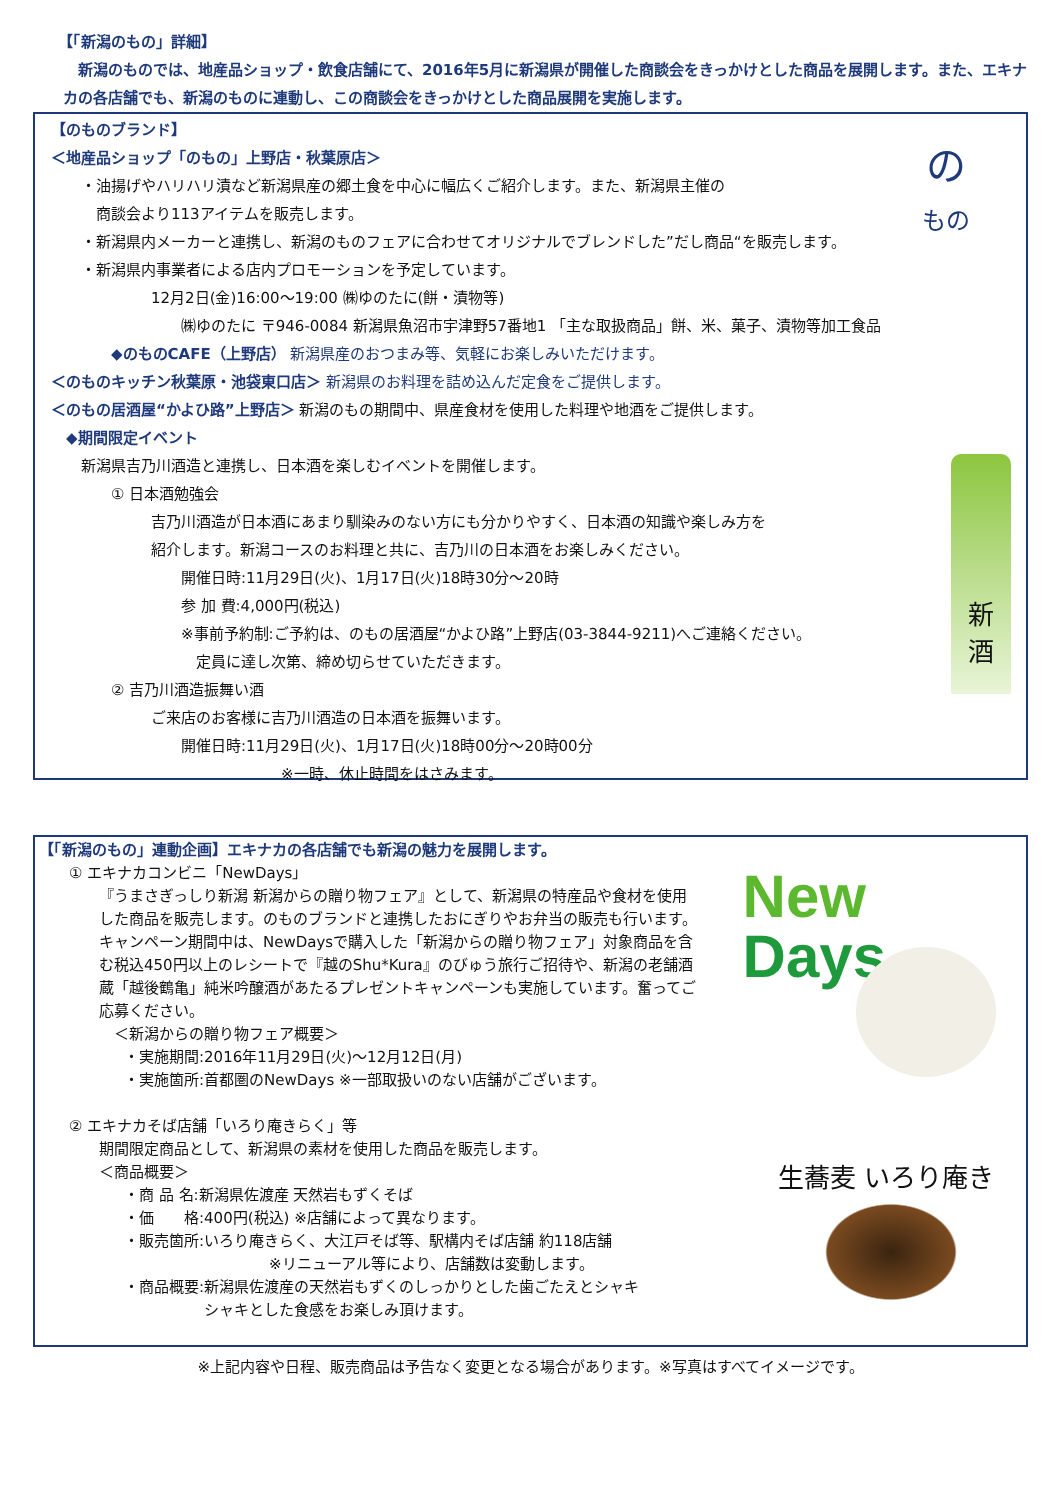【「新潟のもの」詳細】
　新潟のものでは、地産品ショップ・飲食店舗にて、2016年5月に新潟県が開催した商談会をきっかけとした商品を展開します。また、エキナカの各店舗でも、新潟のものに連動し、この商談会をきっかけとした商品展開を実施します。
の
もの
新
酒
【のものブランド】
＜地産品ショップ「のもの」上野店・秋葉原店＞
・油揚げやハリハリ漬など新潟県産の郷土食を中心に幅広くご紹介します。また、新潟県主催の
　商談会より113アイテムを販売します。
・新潟県内メーカーと連携し、新潟のものフェアに合わせてオリジナルでブレンドした”だし商品“を販売します。
・新潟県内事業者による店内プロモーションを予定しています。
12月2日(金)16:00～19:00 ㈱ゆのたに(餅・漬物等)
㈱ゆのたに 〒946-0084 新潟県魚沼市宇津野57番地1 「主な取扱商品」餅、米、菓子、漬物等加工食品
◆のものCAFE（上野店） 新潟県産のおつまみ等、気軽にお楽しみいただけます。
＜のものキッチン秋葉原・池袋東口店＞ 新潟県のお料理を詰め込んだ定食をご提供します。
＜のもの居酒屋“かよひ路”上野店＞ 新潟のもの期間中、県産食材を使用した料理や地酒をご提供します。
◆期間限定イベント
新潟県吉乃川酒造と連携し、日本酒を楽しむイベントを開催します。
① 日本酒勉強会
吉乃川酒造が日本酒にあまり馴染みのない方にも分かりやすく、日本酒の知識や楽しみ方を
紹介します。新潟コースのお料理と共に、吉乃川の日本酒をお楽しみください。
開催日時:11月29日(火)、1月17日(火)18時30分～20時
参 加 費:4,000円(税込)
※事前予約制:ご予約は、のもの居酒屋“かよひ路”上野店(03-3844-9211)へご連絡ください。
　定員に達し次第、締め切らせていただきます。
② 吉乃川酒造振舞い酒
ご来店のお客様に吉乃川酒造の日本酒を振舞います。
開催日時:11月29日(火)、1月17日(火)18時00分～20時00分
※一時、休止時間をはさみます。
New
Days
生蕎麦 いろり庵きらく
【「新潟のもの」連動企画】エキナカの各店舗でも新潟の魅力を展開します。
① エキナカコンビニ「NewDays」
『うまさぎっしり新潟 新潟からの贈り物フェア』として、新潟県の特産品や食材を使用した商品を販売します。のものブランドと連携したおにぎりやお弁当の販売も行います。キャンペーン期間中は、NewDaysで購入した「新潟からの贈り物フェア」対象商品を含む税込450円以上のレシートで『越のShu*Kura』のびゅう旅行ご招待や、新潟の老舗酒蔵「越後鶴亀」純米吟醸酒があたるプレゼントキャンペーンも実施しています。奮ってご応募ください。
＜新潟からの贈り物フェア概要＞
・実施期間:2016年11月29日(火)～12月12日(月)
・実施箇所:首都圏のNewDays ※一部取扱いのない店舗がございます。
② エキナカそば店舗「いろり庵きらく」等
期間限定商品として、新潟県の素材を使用した商品を販売します。
＜商品概要＞
・商 品 名:新潟県佐渡産 天然岩もずくそば
・価　　格:400円(税込) ※店舗によって異なります。
・販売箇所:いろり庵きらく、大江戸そば等、駅構内そば店舗 約118店舗
※リニューアル等により、店舗数は変動します。
・商品概要:新潟県佐渡産の天然岩もずくのしっかりとした歯ごたえとシャキ
　　　　　 シャキとした食感をお楽しみ頂けます。
※上記内容や日程、販売商品は予告なく変更となる場合があります。※写真はすべてイメージです。